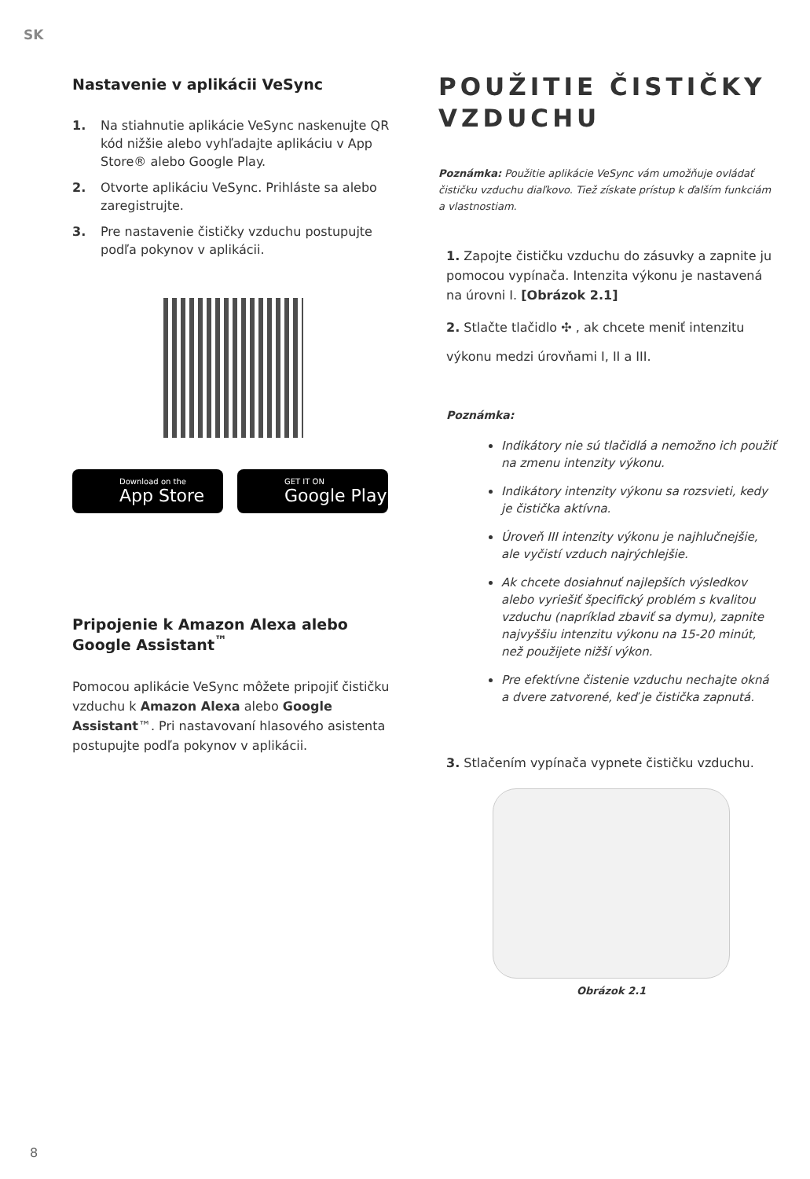SK
Nastavenie v aplikácii VeSync
1. Na stiahnutie aplikácie VeSync naskenujte QR kód nižšie alebo vyhľadajte aplikáciu v App Store® alebo Google Play.
2. Otvorte aplikáciu VeSync. Prihláste sa alebo zaregistrujte.
3. Pre nastavenie čističky vzduchu postupujte podľa pokynov v aplikácii.
Download on the
App Store
GET IT ON
Google Play
Pripojenie k Amazon Alexa alebo Google Assistant<sup>™</sup>
Pomocou aplikácie VeSync môžete pripojiť čističku vzduchu k Amazon Alexa alebo Google Assistant™. Pri nastavovaní hlasového asistenta postupujte podľa pokynov v aplikácii.
POUŽITIE ČISTIČKY VZDUCHU
Poznámka: Použitie aplikácie VeSync vám umožňuje ovládať čističku vzduchu diaľkovo. Tiež získate prístup k ďalším funkciám a vlastnostiam.
1. Zapojte čističku vzduchu do zásuvky a zapnite ju pomocou vypínača. Intenzita výkonu je nastavená na úrovni I. [Obrázok 2.1]
2. Stlačte tlačidlo ✣ , ak chcete meniť intenzitu
výkonu medzi úrovňami I, II a III.
Poznámka:
Indikátory nie sú tlačidlá a nemožno ich použiť na zmenu intenzity výkonu.
Indikátory intenzity výkonu sa rozsvieti, kedy je čistička aktívna.
Úroveň III intenzity výkonu je najhlučnejšie, ale vyčistí vzduch najrýchlejšie.
Ak chcete dosiahnuť najlepších výsledkov alebo vyriešiť špecifický problém s kvalitou vzduchu (napríklad zbaviť sa dymu), zapnite najvyššiu intenzitu výkonu na 15-20 minút, než použijete nižší výkon.
Pre efektívne čistenie vzduchu nechajte okná a dvere zatvorené, keď je čistička zapnutá.
3. Stlačením vypínača vypnete čističku vzduchu.
Obrázok 2.1
8